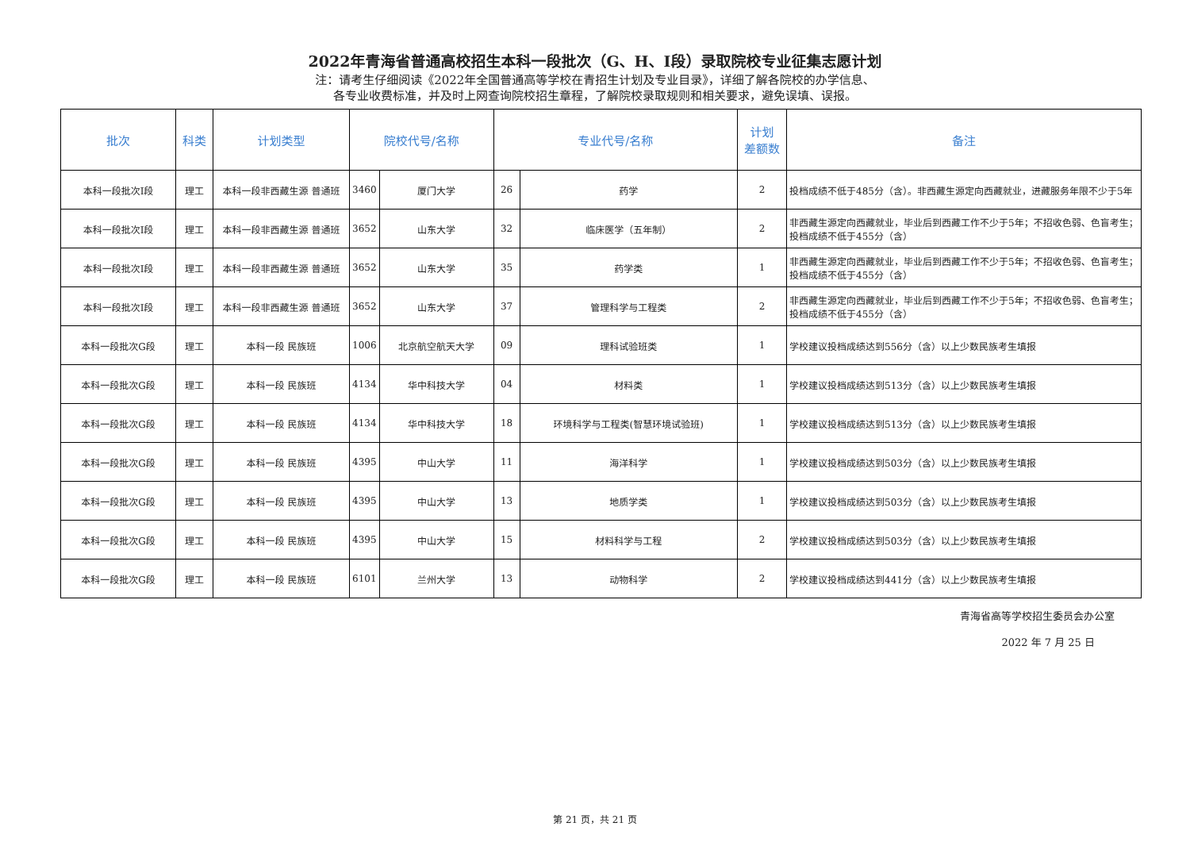2022年青海省普通高校招生本科一段批次（G、H、I段）录取院校专业征集志愿计划
注：请考生仔细阅读《2022年全国普通高等学校在青招生计划及专业目录》，详细了解各院校的办学信息、
各专业收费标准，并及时上网查询院校招生章程，了解院校录取规则和相关要求，避免误填、误报。
| 批次 | 科类 | 计划类型 | 院校代号/名称 | | 专业代号/名称 | | 计划 差额数 | 备注 |
| --- | --- | --- | --- | --- | --- | --- | --- | --- |
| 本科一段批次I段 | 理工 | 本科一段非西藏生源 普通班 | 3460 | 厦门大学 | 26 | 药学 | 2 | 投档成绩不低于485分（含）。非西藏生源定向西藏就业，进藏服务年限不少于5年 |
| 本科一段批次I段 | 理工 | 本科一段非西藏生源 普通班 | 3652 | 山东大学 | 32 | 临床医学（五年制） | 2 | 非西藏生源定向西藏就业，毕业后到西藏工作不少于5年；不招收色弱、色盲考生；投档成绩不低于455分（含） |
| 本科一段批次I段 | 理工 | 本科一段非西藏生源 普通班 | 3652 | 山东大学 | 35 | 药学类 | 1 | 非西藏生源定向西藏就业，毕业后到西藏工作不少于5年；不招收色弱、色盲考生；投档成绩不低于455分（含） |
| 本科一段批次I段 | 理工 | 本科一段非西藏生源 普通班 | 3652 | 山东大学 | 37 | 管理科学与工程类 | 2 | 非西藏生源定向西藏就业，毕业后到西藏工作不少于5年；不招收色弱、色盲考生；投档成绩不低于455分（含） |
| 本科一段批次G段 | 理工 | 本科一段 民族班 | 1006 | 北京航空航天大学 | 09 | 理科试验班类 | 1 | 学校建议投档成绩达到556分（含）以上少数民族考生填报 |
| 本科一段批次G段 | 理工 | 本科一段 民族班 | 4134 | 华中科技大学 | 04 | 材料类 | 1 | 学校建议投档成绩达到513分（含）以上少数民族考生填报 |
| 本科一段批次G段 | 理工 | 本科一段 民族班 | 4134 | 华中科技大学 | 18 | 环境科学与工程类(智慧环境试验班) | 1 | 学校建议投档成绩达到513分（含）以上少数民族考生填报 |
| 本科一段批次G段 | 理工 | 本科一段 民族班 | 4395 | 中山大学 | 11 | 海洋科学 | 1 | 学校建议投档成绩达到503分（含）以上少数民族考生填报 |
| 本科一段批次G段 | 理工 | 本科一段 民族班 | 4395 | 中山大学 | 13 | 地质学类 | 1 | 学校建议投档成绩达到503分（含）以上少数民族考生填报 |
| 本科一段批次G段 | 理工 | 本科一段 民族班 | 4395 | 中山大学 | 15 | 材料科学与工程 | 2 | 学校建议投档成绩达到503分（含）以上少数民族考生填报 |
| 本科一段批次G段 | 理工 | 本科一段 民族班 | 6101 | 兰州大学 | 13 | 动物科学 | 2 | 学校建议投档成绩达到441分（含）以上少数民族考生填报 |
青海省高等学校招生委员会办公室
2022 年 7 月 25 日
第 21 页，共 21 页